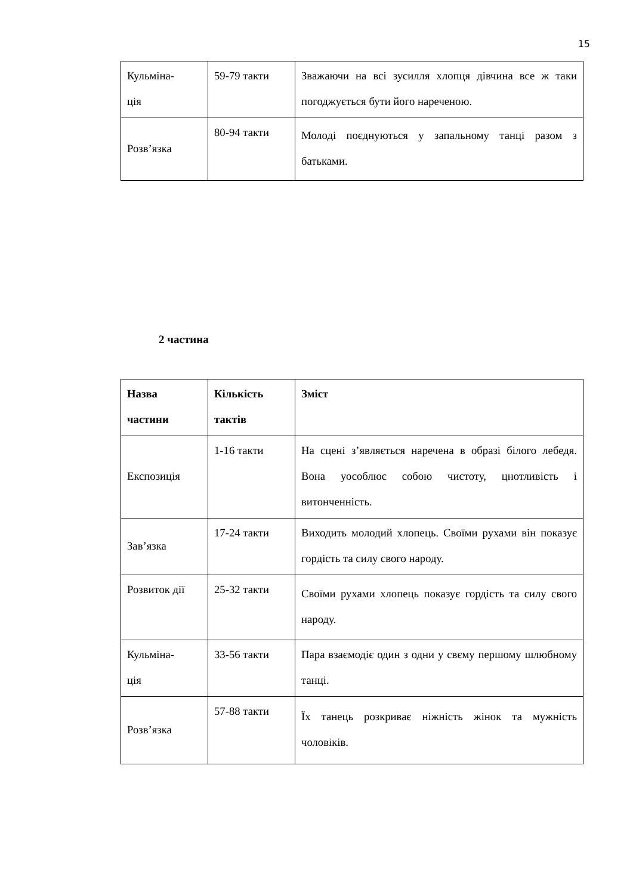15
| Кульміна- ція | 59-79 такти | Зважаючи на всі зусилля хлопця дівчина все ж таки погоджується бути його нареченою. |
| Розв’язка | 80-94 такти | Молоді поєднуються у запальному танці разом з батьками. |
2 частина
| Назва частини | Кількість тактів | Зміст |
| --- | --- | --- |
| Експозиція | 1-16 такти | На сцені з’являється наречена в образі білого лебедя. Вона уособлює собою чистоту, цнотливість і витонченність. |
| Зав’язка | 17-24 такти | Виходить молодий хлопець. Своїми рухами він показує гордість та силу свого народу. |
| Розвиток дії | 25-32 такти | Своїми рухами хлопець показує гордість та силу свого народу. |
| Кульміна- ція | 33-56 такти | Пара взаємодіє один з одни у свєму першому шлюбному танці. |
| Розв’язка | 57-88 такти | Їх танець розкриває ніжність жінок та мужність чоловіків. |